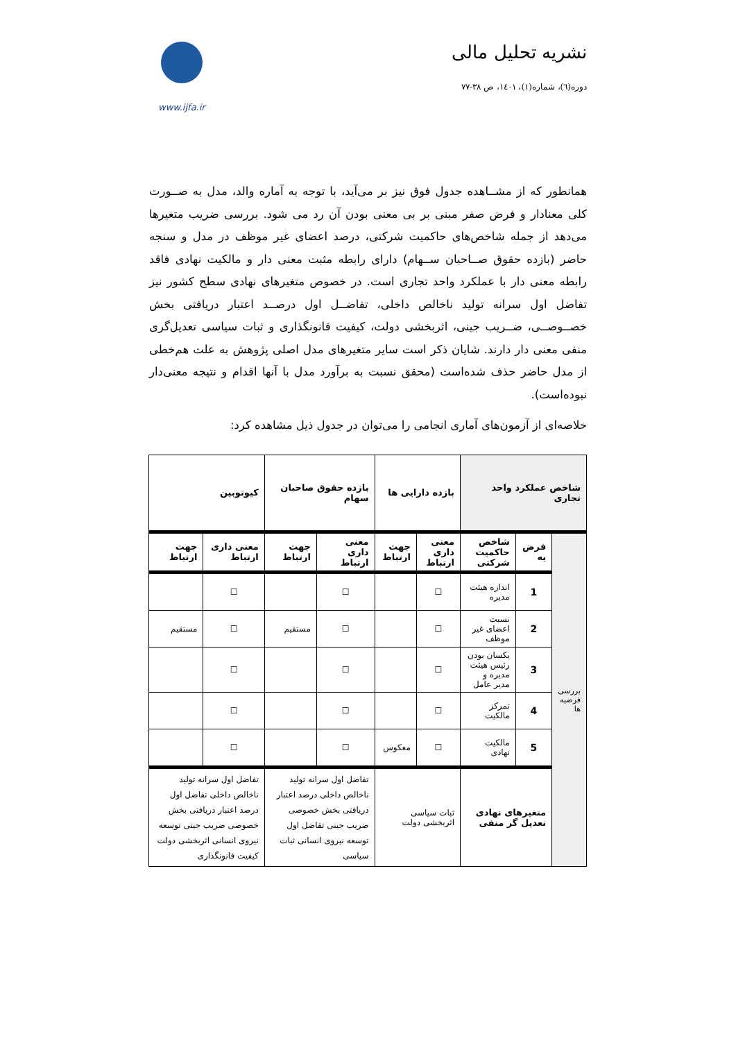نشریه تحلیل مالی
دوره(٦)، شماره(١)، ١٤٠١، ص ٣٨-٧٧
www.ijfa.ir
همانطور که از مشــاهده جدول فوق نیز بر می‌آید، با توجه به آماره والد، مدل به صــورت کلی معنادار و فرض صفر مبنی بر بی معنی بودن آن رد می شود. بررسی ضریب متغیرها می‌دهد از جمله شاخص‌های حاکمیت شرکتی، درصد اعضای غیر موظف در مدل و سنجه حاضر (بازده حقوق صــاحبان ســهام) دارای رابطه مثبت معنی دار و مالکیت نهادی فاقد رابطه معنی دار با عملکرد واحد تجاری است. در خصوص متغیرهای نهادی سطح کشور نیز تفاضل اول سرانه تولید ناخالص داخلی، تفاضــل اول درصــد اعتبار دریافتی بخش خصــوصــی، ضــریب جینی، اثربخشی دولت، کیفیت قانونگذاری و ثبات سیاسی تعدیل‌گری منفی معنی دار دارند. شایان ذکر است سایر متغیرهای مدل اصلی پژوهش به علت هم‌خطی از مدل حاضر حذف شده‌است (محقق نسبت به برآورد مدل با آنها اقدام و نتیجه معنی‌دار نبوده‌است).
خلاصه‌ای از آزمون‌های آماری انجامی را می‌توان در جدول ذیل مشاهده کرد:
| شاخص عملکرد واحد تجاری | | | بازده دارایی ها | | بازده حقوق صاحبان سهام | | کیوتوبین | |
| --- | --- | --- | --- | --- | --- | --- | --- | --- |
| بررسی فرضیه ها | فرض یه | شاخص حاکمیت شرکتی | معنی داری ارتباط | جهت ارتباط | معنی داری ارتباط | جهت ارتباط | معنی داری ارتباط | جهت ارتباط |
| | 1 | اندازه هیئت مدیره | ☐ | | ☐ | | ☐ | |
| | 2 | نسبت اعضای غیر موظف | ☐ | | ☐ | مستقیم | ☐ | مستقیم |
| | 3 | یکسان بودن رئیس هیئت مدیره و مدیر عامل | ☐ | | ☐ | | ☐ | |
| | 4 | تمرکز مالکیت | ☐ | | ☐ | | ☐ | |
| | 5 | مالکیت نهادی | ☐ | معکوس | ☐ | | ☐ | |
| | متغیرهای نهادی تعدیل گر منفی | | ثبات سیاسی اثربخشی دولت | | تفاضل اول سرانه تولید ناخالص داخلی درصد اعتبار دریافتی بخش خصوصی ضریب جینی تفاضل اول توسعه نیروی انسانی ثبات سیاسی | | تفاضل اول سرانه تولید ناخالص داخلی تفاضل اول درصد اعتبار دریافتی بخش خصوصی ضریب جینی توسعه نیروی انسانی اثربخشی دولت کیفیت قانونگذاری | |